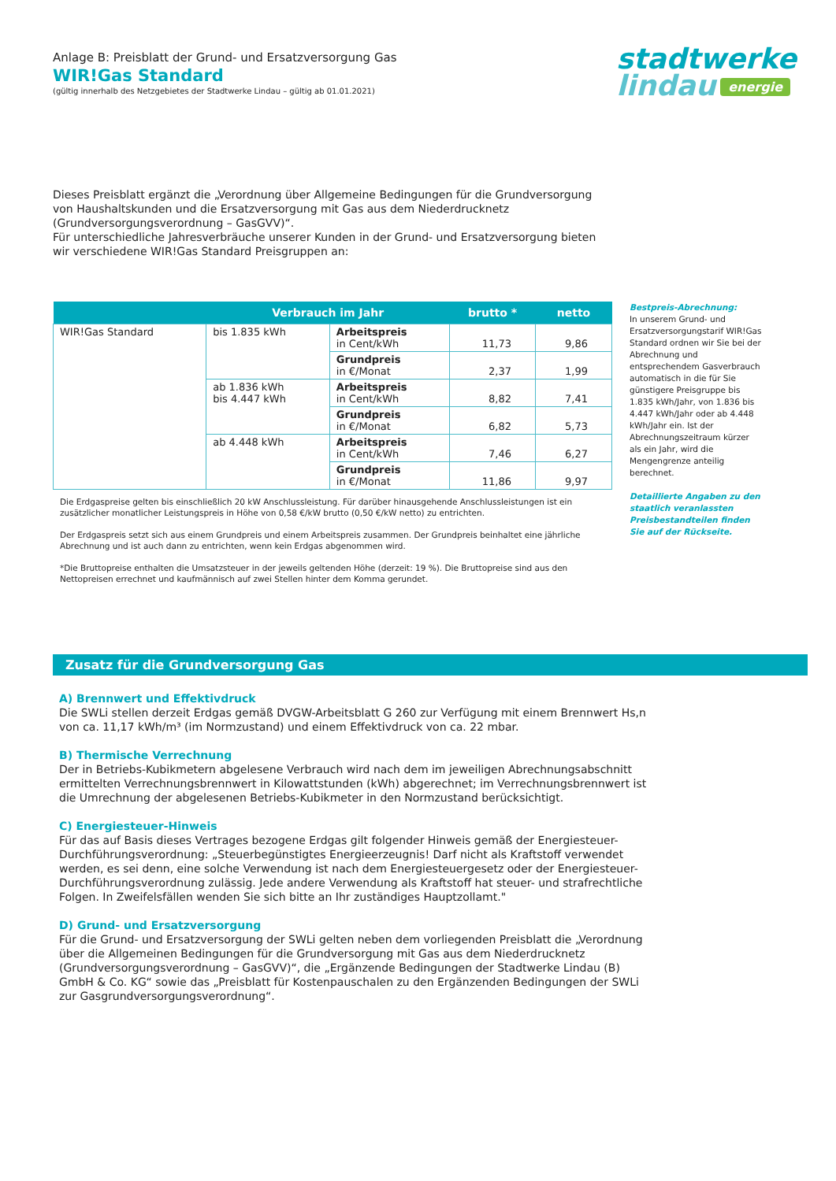Anlage B: Preisblatt der Grund- und Ersatzversorgung Gas
WIR!Gas Standard
(gültig innerhalb des Netzgebietes der Stadtwerke Lindau – gültig ab 01.01.2021)
stadtwerke
lindau energie
Dieses Preisblatt ergänzt die „Verordnung über Allgemeine Bedingungen für die Grundversorgung von Haushaltskunden und die Ersatzversorgung mit Gas aus dem Niederdrucknetz (Grundversorgungsverordnung – GasGVV)“.
Für unterschiedliche Jahresverbräuche unserer Kunden in der Grund- und Ersatzversorgung bieten wir verschiedene WIR!Gas Standard Preisgruppen an:
| | Verbrauch im Jahr | | brutto * | netto |
| --- | --- | --- | --- | --- |
| WIR!Gas Standard | bis 1.835 kWh | Arbeitspreis in Cent/kWh | 11,73 | 9,86 |
| | | Grundpreis in €/Monat | 2,37 | 1,99 |
| | ab 1.836 kWh bis 4.447 kWh | Arbeitspreis in Cent/kWh | 8,82 | 7,41 |
| | | Grundpreis in €/Monat | 6,82 | 5,73 |
| | ab 4.448 kWh | Arbeitspreis in Cent/kWh | 7,46 | 6,27 |
| | | Grundpreis in €/Monat | 11,86 | 9,97 |
Die Erdgaspreise gelten bis einschließlich 20 kW Anschlussleistung. Für darüber hinausgehende Anschlussleistungen ist ein zusätzlicher monatlicher Leistungspreis in Höhe von 0,58 €/kW brutto (0,50 €/kW netto) zu entrichten.
Der Erdgaspreis setzt sich aus einem Grundpreis und einem Arbeitspreis zusammen. Der Grundpreis beinhaltet eine jährliche Abrechnung und ist auch dann zu entrichten, wenn kein Erdgas abgenommen wird.
*Die Bruttopreise enthalten die Umsatzsteuer in der jeweils geltenden Höhe (derzeit: 19 %). Die Bruttopreise sind aus den Nettopreisen errechnet und kaufmännisch auf zwei Stellen hinter dem Komma gerundet.
Bestpreis-Abrechnung:
In unserem Grund- und Ersatzversorgungstarif WIR!Gas Standard ordnen wir Sie bei der Abrechnung und entsprechendem Gasverbrauch automatisch in die für Sie günstigere Preisgruppe bis 1.835 kWh/Jahr, von 1.836 bis 4.447 kWh/Jahr oder ab 4.448 kWh/Jahr ein. Ist der Abrechnungszeitraum kürzer als ein Jahr, wird die Mengengrenze anteilig berechnet.
Detaillierte Angaben zu den staatlich veranlassten Preisbestandteilen finden Sie auf der Rückseite.
Zusatz für die Grundversorgung Gas
A) Brennwert und Effektivdruck
Die SWLi stellen derzeit Erdgas gemäß DVGW-Arbeitsblatt G 260 zur Verfügung mit einem Brennwert Hs,n von ca. 11,17 kWh/m³ (im Normzustand) und einem Effektivdruck von ca. 22 mbar.
B) Thermische Verrechnung
Der in Betriebs-Kubikmetern abgelesene Verbrauch wird nach dem im jeweiligen Abrechnungsabschnitt ermittelten Verrechnungsbrennwert in Kilowattstunden (kWh) abgerechnet; im Verrechnungsbrennwert ist die Umrechnung der abgelesenen Betriebs-Kubikmeter in den Normzustand berücksichtigt.
C) Energiesteuer-Hinweis
Für das auf Basis dieses Vertrages bezogene Erdgas gilt folgender Hinweis gemäß der Energiesteuer-Durchführungsverordnung: „Steuerbegünstigtes Energieerzeugnis! Darf nicht als Kraftstoff verwendet werden, es sei denn, eine solche Verwendung ist nach dem Energiesteuergesetz oder der Energiesteuer-Durchführungsverordnung zulässig. Jede andere Verwendung als Kraftstoff hat steuer- und strafrechtliche Folgen. In Zweifelsfällen wenden Sie sich bitte an Ihr zuständiges Hauptzollamt."
D) Grund- und Ersatzversorgung
Für die Grund- und Ersatzversorgung der SWLi gelten neben dem vorliegenden Preisblatt die „Verordnung über die Allgemeinen Bedingungen für die Grundversorgung mit Gas aus dem Niederdrucknetz (Grundversorgungsverordnung – GasGVV)“, die „Ergänzende Bedingungen der Stadtwerke Lindau (B) GmbH & Co. KG“ sowie das „Preisblatt für Kostenpauschalen zu den Ergänzenden Bedingungen der SWLi zur Gasgrundversorgungsverordnung“.